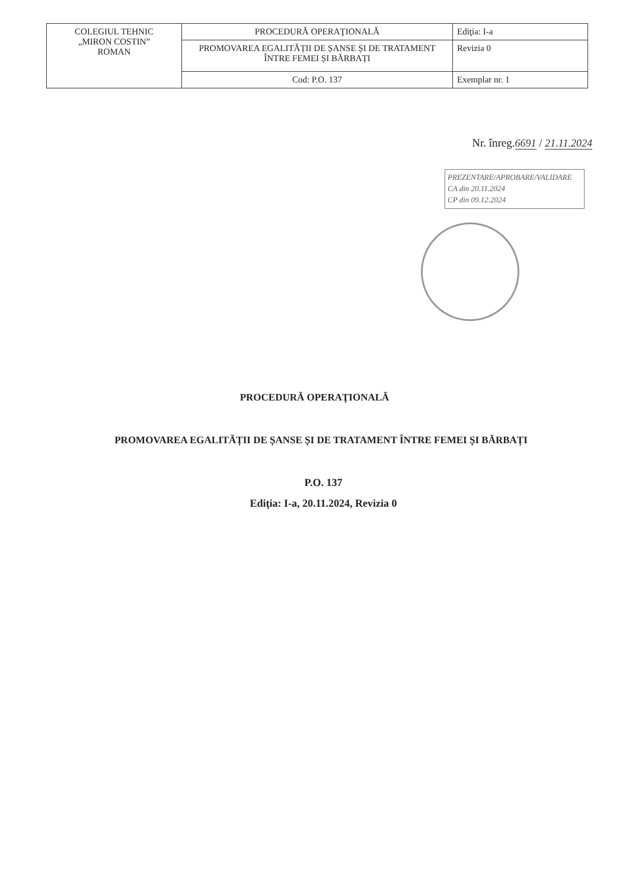| COLEGIUL TEHNIC „MIRON COSTIN” ROMAN | PROCEDURĂ OPERAŢIONALĂ | Ediţia: I-a |
| | PROMOVAREA EGALITĂȚII DE ȘANSE ȘI DE TRATAMENT ÎNTRE FEMEI ȘI BĂRBAȚI | Revizia 0 |
| | Cod: P.O. 137 | Exemplar nr. 1 |
Nr. înreg.6691 / 21.11.2024
PREZENTARE/APROBARE/VALIDARE
CA din 20.11.2024
CP din 09.12.2024
PROCEDURĂ OPERAŢIONALĂ
PROMOVAREA EGALITĂȚII DE ȘANSE ȘI DE TRATAMENT ÎNTRE FEMEI ȘI BĂRBAȚI
P.O. 137
Ediţia: I-a, 20.11.2024, Revizia 0